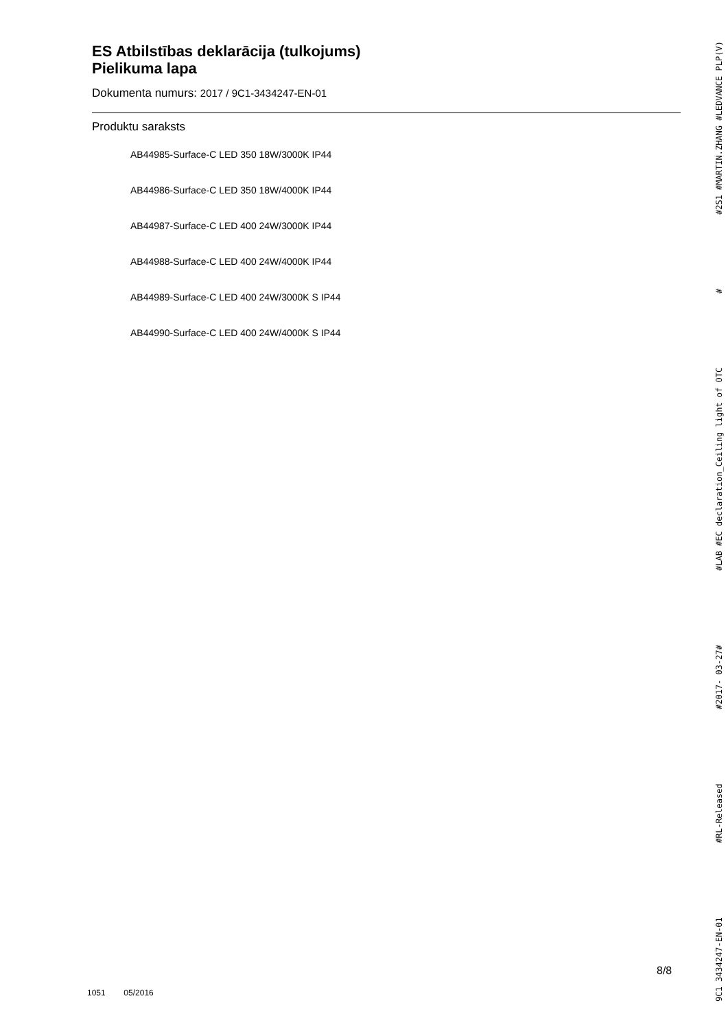ES Atbilstības deklarācija (tulkojums)
Pielikuma lapa
Dokumenta numurs: 2017 / 9C1-3434247-EN-01
Produktu saraksts
AB44985-Surface-C LED 350 18W/3000K IP44
AB44986-Surface-C LED 350 18W/4000K IP44
AB44987-Surface-C LED 400 24W/3000K IP44
AB44988-Surface-C LED 400 24W/4000K IP44
AB44989-Surface-C LED 400 24W/3000K S IP44
AB44990-Surface-C LED 400 24W/4000K S IP44
9C1 3434247-EN-01 #RL-Released #2017- 03-27# #LAB #EC declaration_Ceiling light of OTC # #2S1 #MARTIN.ZHANG #LEDVANCE PLP(V)
8/8
1051 05/2016